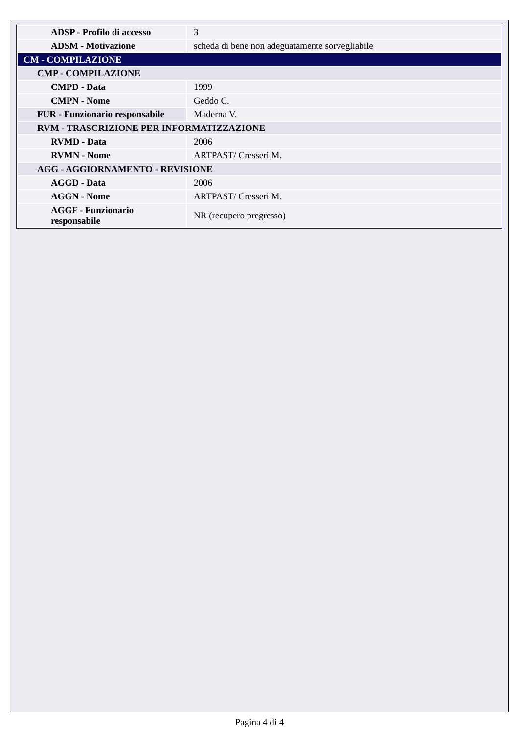| ADSP - Profilo di accesso | 3 |
| ADSM - Motivazione | scheda di bene non adeguatamente sorvegliabile |
| CM - COMPILAZIONE | |
| CMP - COMPILAZIONE | |
| CMPD - Data | 1999 |
| CMPN - Nome | Geddo C. |
| FUR - Funzionario responsabile | Maderna V. |
| RVM - TRASCRIZIONE PER INFORMATIZZAZIONE | |
| RVMD - Data | 2006 |
| RVMN - Nome | ARTPAST/ Cresseri M. |
| AGG - AGGIORNAMENTO - REVISIONE | |
| AGGD - Data | 2006 |
| AGGN - Nome | ARTPAST/ Cresseri M. |
| AGGF - Funzionario responsabile | NR (recupero pregresso) |
Pagina 4 di 4